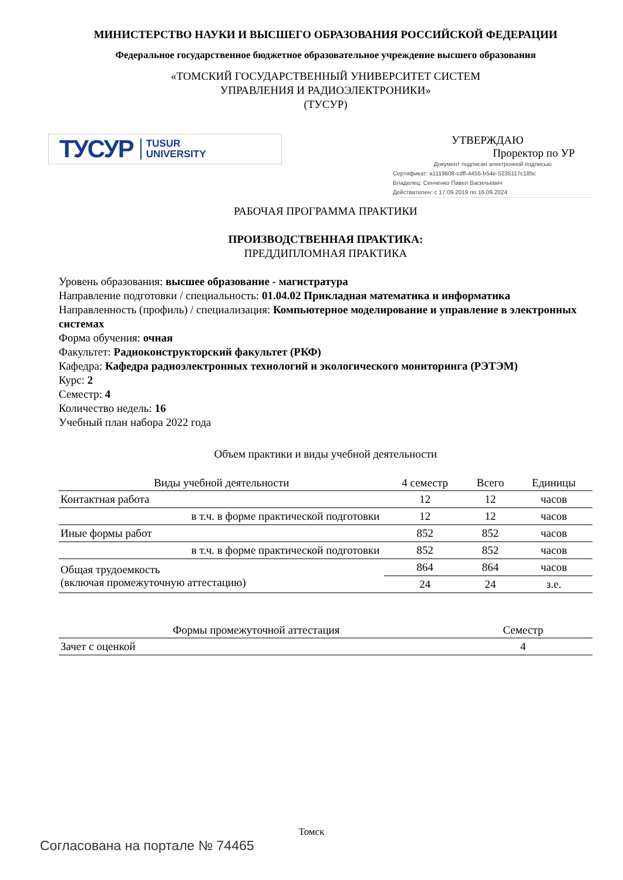МИНИСТЕРСТВО НАУКИ И ВЫСШЕГО ОБРАЗОВАНИЯ РОССИЙСКОЙ ФЕДЕРАЦИИ
Федеральное государственное бюджетное образовательное учреждение высшего образования
«ТОМСКИЙ ГОСУДАРСТВЕННЫЙ УНИВЕРСИТЕТ СИСТЕМ
УПРАВЛЕНИЯ И РАДИОЭЛЕКТРОНИКИ»
(ТУСУР)
ТУСУР TUSUR
UNIVERSITY
УТВЕРЖДАЮ
Проректор по УР
Документ подписан электронной подписью
Сертификат: a1119608-cdff-4455-b54e-5235117c185c
Владелец: Сенченко Павел Васильевич
Действителен: с 17.09.2019 по 16.09.2024
РАБОЧАЯ ПРОГРАММА ПРАКТИКИ
ПРОИЗВОДСТВЕННАЯ ПРАКТИКА:
ПРЕДДИПЛОМНАЯ ПРАКТИКА
Уровень образования: высшее образование - магистратура
Направление подготовки / специальность: 01.04.02 Прикладная математика и информатика
Направленность (профиль) / специализация: Компьютерное моделирование и управление в электронных системах
Форма обучения: очная
Факультет: Радиоконструкторский факультет (РКФ)
Кафедра: Кафедра радиоэлектронных технологий и экологического мониторинга (РЭТЭМ)
Курс: 2
Семестр: 4
Количество недель: 16
Учебный план набора 2022 года
Объем практики и виды учебной деятельности
| Виды учебной деятельности | 4 семестр | Всего | Единицы |
| --- | --- | --- | --- |
| Контактная работа | 12 | 12 | часов |
| в т.ч. в форме практической подготовки | 12 | 12 | часов |
| Иные формы работ | 852 | 852 | часов |
| в т.ч. в форме практической подготовки | 852 | 852 | часов |
| Общая трудоемкость (включая промежуточную аттестацию) | 864 | 864 | часов |
| | 24 | 24 | з.е. |
| Формы промежуточной аттестация | Семестр |
| --- | --- |
| Зачет с оценкой | 4 |
Томск
Согласована на портале № 74465